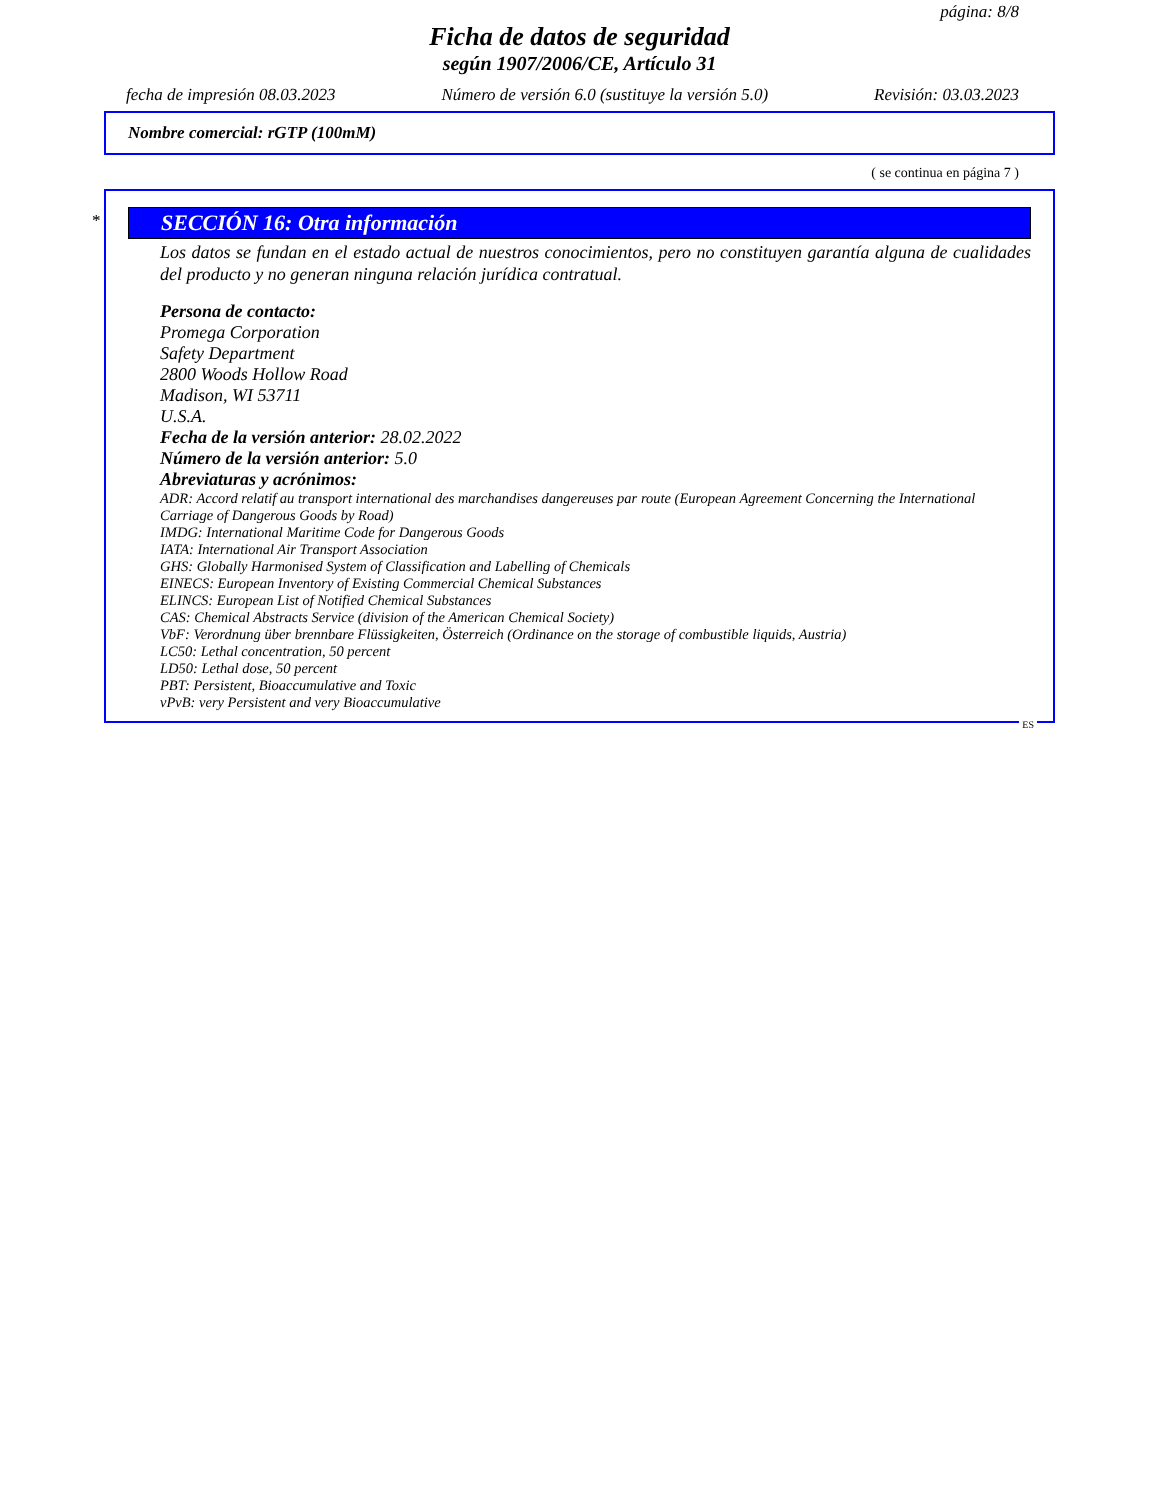página: 8/8
Ficha de datos de seguridad
según 1907/2006/CE, Artículo 31
fecha de impresión 08.03.2023 Número de versión 6.0 (sustituye la versión 5.0) Revisión: 03.03.2023
Nombre comercial: rGTP (100mM)
( se continua en página 7 )
*
SECCIÓN 16: Otra información
Los datos se fundan en el estado actual de nuestros conocimientos, pero no constituyen garantía alguna de cualidades del producto y no generan ninguna relación jurídica contratual.
Persona de contacto:
Promega Corporation
Safety Department
2800 Woods Hollow Road
Madison, WI 53711
U.S.A.
Fecha de la versión anterior: 28.02.2022
Número de la versión anterior: 5.0
Abreviaturas y acrónimos:
ADR: Accord relatif au transport international des marchandises dangereuses par route (European Agreement Concerning the International Carriage of Dangerous Goods by Road)
IMDG: International Maritime Code for Dangerous Goods
IATA: International Air Transport Association
GHS: Globally Harmonised System of Classification and Labelling of Chemicals
EINECS: European Inventory of Existing Commercial Chemical Substances
ELINCS: European List of Notified Chemical Substances
CAS: Chemical Abstracts Service (division of the American Chemical Society)
VbF: Verordnung über brennbare Flüssigkeiten, Österreich (Ordinance on the storage of combustible liquids, Austria)
LC50: Lethal concentration, 50 percent
LD50: Lethal dose, 50 percent
PBT: Persistent, Bioaccumulative and Toxic
vPvB: very Persistent and very Bioaccumulative
ES